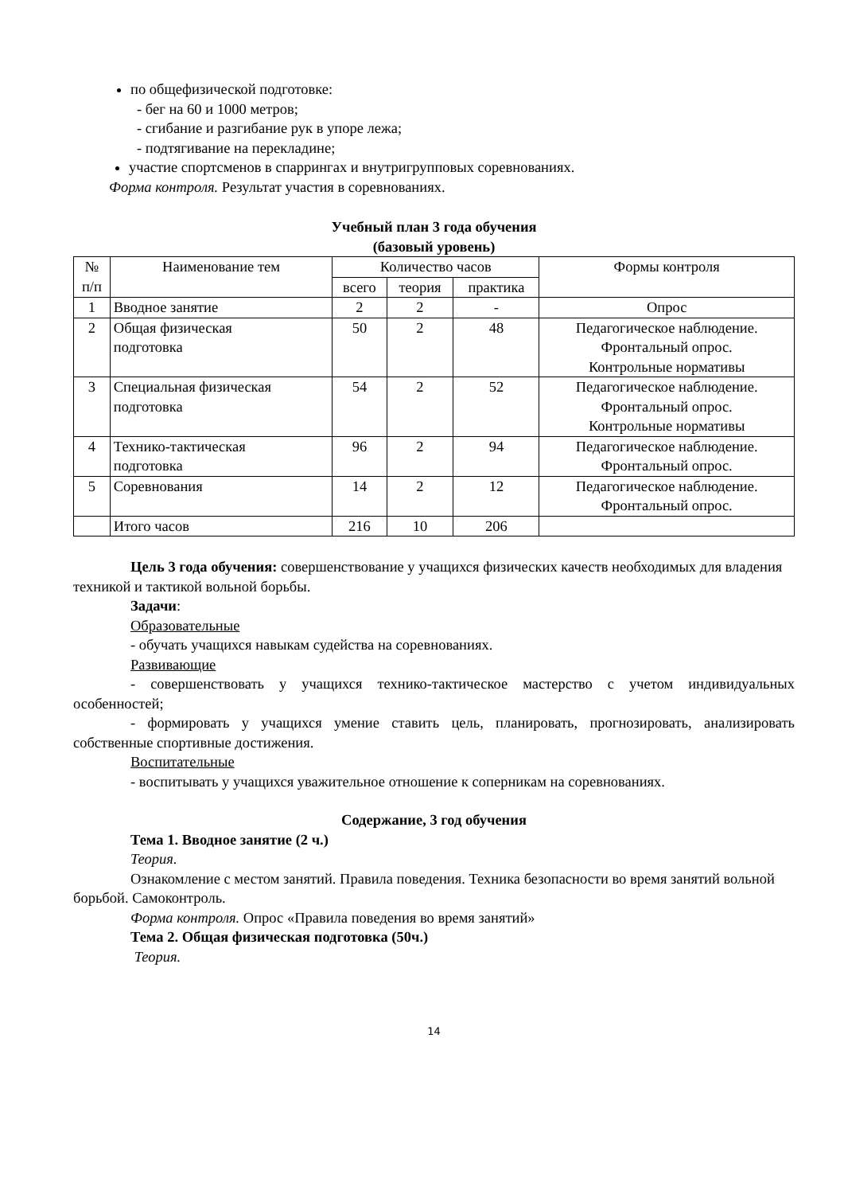по общефизической подготовке:
- бег на 60 и 1000 метров;
- сгибание и разгибание рук в упоре лежа;
- подтягивание на перекладине;
участие спортсменов в спаррингах и внутригрупповых соревнованиях.
Форма контроля. Результат участия в соревнованиях.
Учебный план 3 года обучения
(базовый уровень)
| № п/п | Наименование тем | Количество часов | | | Формы контроля |
| --- | --- | --- | --- | --- | --- |
| | | всего | теория | практика | |
| 1 | Вводное занятие | 2 | 2 | - | Опрос |
| 2 | Общая физическая подготовка | 50 | 2 | 48 | Педагогическое наблюдение. Фронтальный опрос. Контрольные нормативы |
| 3 | Специальная физическая подготовка | 54 | 2 | 52 | Педагогическое наблюдение. Фронтальный опрос. Контрольные нормативы |
| 4 | Технико-тактическая подготовка | 96 | 2 | 94 | Педагогическое наблюдение. Фронтальный опрос. |
| 5 | Соревнования | 14 | 2 | 12 | Педагогическое наблюдение. Фронтальный опрос. |
| | Итого часов | 216 | 10 | 206 | |
Цель 3 года обучения: совершенствование у учащихся физических качеств необходимых для владения техникой и тактикой вольной борьбы.
Задачи:
Образовательные
- обучать учащихся навыкам судейства на соревнованиях.
Развивающие
- совершенствовать у учащихся технико-тактическое мастерство с учетом индивидуальных особенностей;
- формировать у учащихся умение ставить цель, планировать, прогнозировать, анализировать собственные спортивные достижения.
Воспитательные
- воспитывать у учащихся уважительное отношение к соперникам на соревнованиях.
Содержание, 3 год обучения
Тема 1. Вводное занятие (2 ч.)
Теория.
Ознакомление с местом занятий. Правила поведения. Техника безопасности во время занятий вольной борьбой. Самоконтроль.
Форма контроля. Опрос «Правила поведения во время занятий»
Тема 2. Общая физическая подготовка (50ч.)
Теория.
14